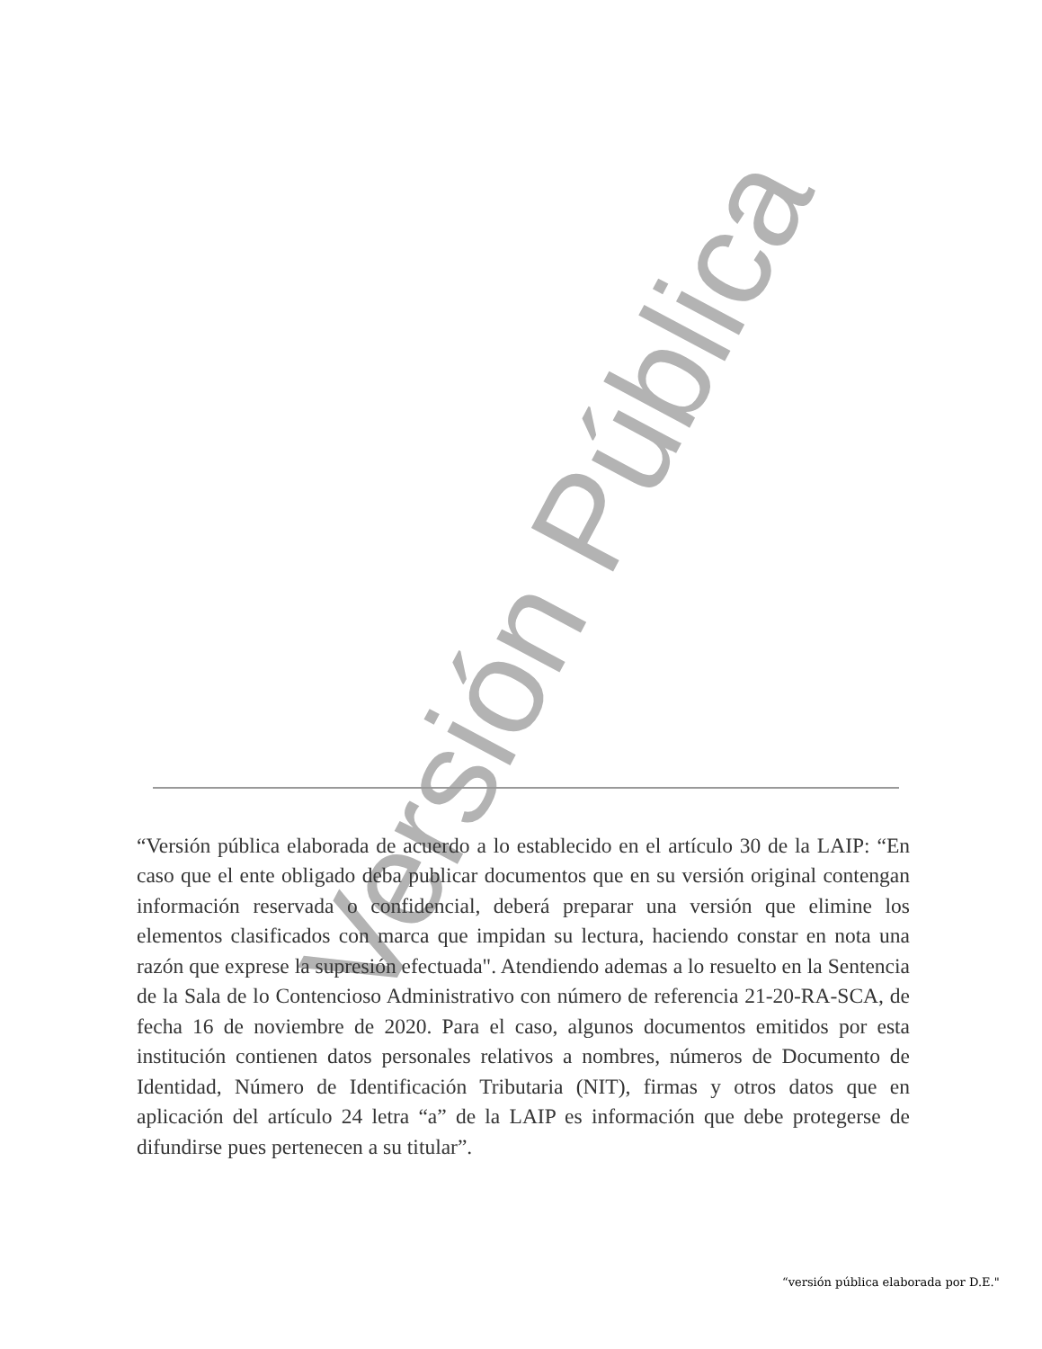Versión Pública
“Versión pública elaborada de acuerdo a lo establecido en el artículo 30 de la LAIP: “En caso que el ente obligado deba publicar documentos que en su versión original contengan información reservada o confidencial, deberá preparar una versión que elimine los elementos clasificados con marca que impidan su lectura, haciendo constar en nota una razón que exprese la supresión efectuada". Atendiendo ademas a lo resuelto en la Sentencia de la Sala de lo Contencioso Administrativo con número de referencia 21-20-RA-SCA, de fecha 16 de noviembre de 2020. Para el caso, algunos documentos emitidos por esta institución contienen datos personales relativos a nombres, números de Documento de Identidad, Número de Identificación Tributaria (NIT), firmas y otros datos que en aplicación del artículo 24 letra “a” de la LAIP es información que debe protegerse de difundirse pues pertenecen a su titular”.
“versión pública elaborada por D.E."